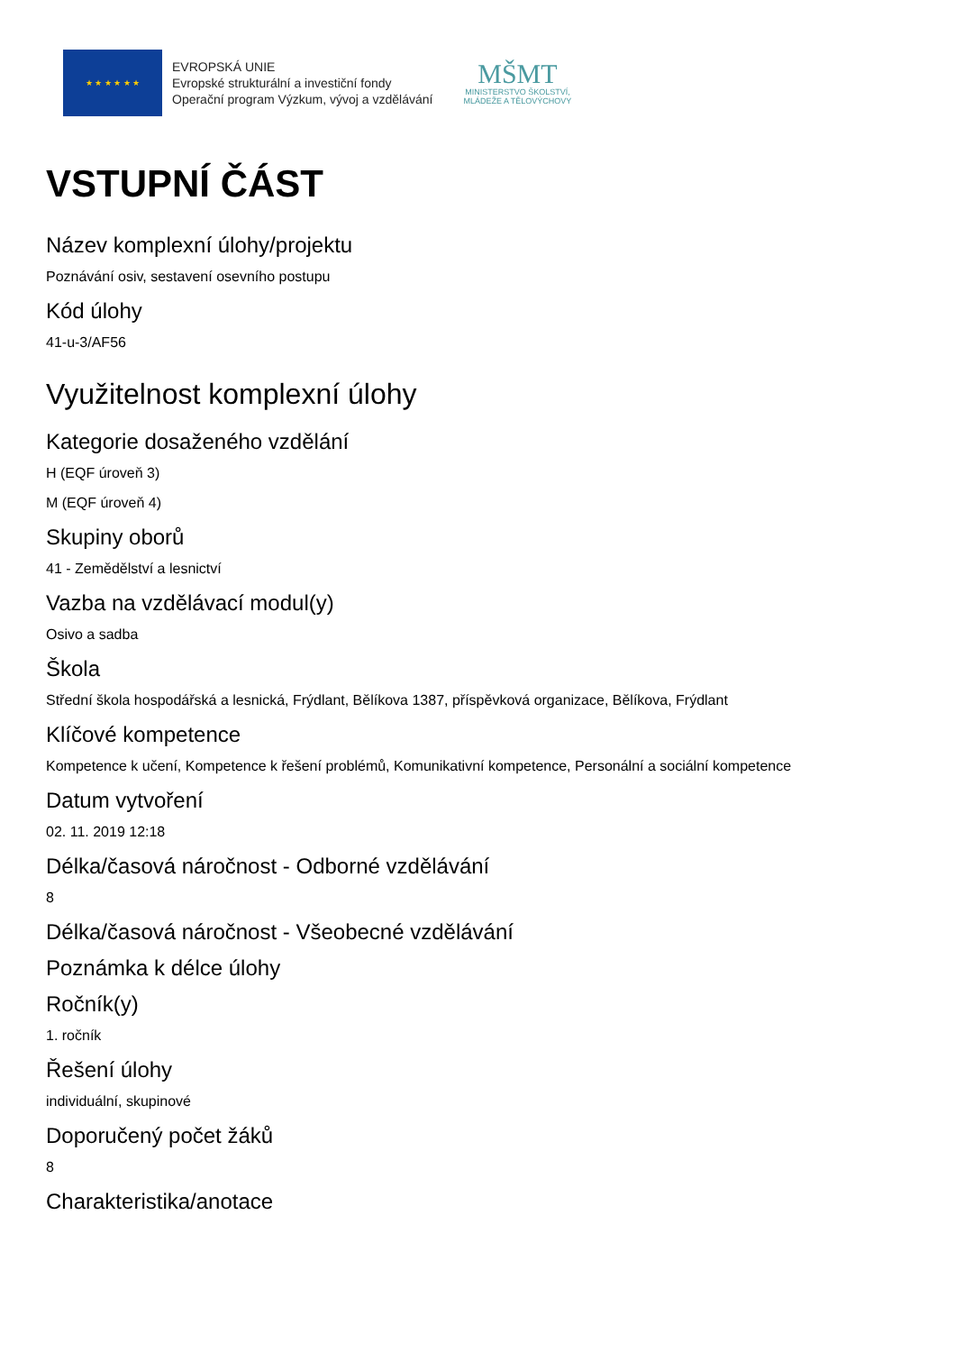★ ★ ★ ★ ★ ★
EVROPSKÁ UNIE
Evropské strukturální a investiční fondy
Operační program Výzkum, vývoj a vzdělávání
MŠMT
MINISTERSTVO ŠKOLSTVÍ,
MLÁDEŽE A TĚLOVÝCHOVY
VSTUPNÍ ČÁST
Název komplexní úlohy/projektu
Poznávání osiv, sestavení osevního postupu
Kód úlohy
41-u-3/AF56
Využitelnost komplexní úlohy
Kategorie dosaženého vzdělání
H (EQF úroveň 3)
M (EQF úroveň 4)
Skupiny oborů
41 - Zemědělství a lesnictví
Vazba na vzdělávací modul(y)
Osivo a sadba
Škola
Střední škola hospodářská a lesnická, Frýdlant, Bělíkova 1387, příspěvková organizace, Bělíkova, Frýdlant
Klíčové kompetence
Kompetence k učení, Kompetence k řešení problémů, Komunikativní kompetence, Personální a sociální kompetence
Datum vytvoření
02. 11. 2019 12:18
Délka/časová náročnost - Odborné vzdělávání
8
Délka/časová náročnost - Všeobecné vzdělávání
Poznámka k délce úlohy
Ročník(y)
1. ročník
Řešení úlohy
individuální, skupinové
Doporučený počet žáků
8
Charakteristika/anotace